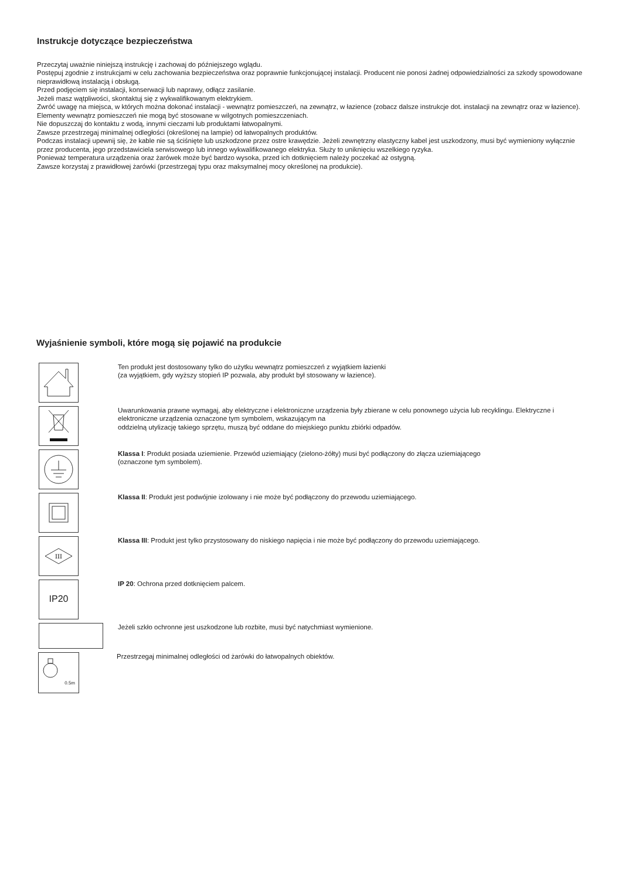Instrukcje dotyczące bezpieczeństwa
Przeczytaj uważnie niniejszą instrukcję i zachowaj do późniejszego wglądu.
Postępuj zgodnie z instrukcjami w celu zachowania bezpieczeństwa oraz poprawnie funkcjonującej instalacji. Producent nie ponosi żadnej odpowiedzialności za szkody spowodowane nieprawidłową instalacją i obsługą.
Przed podjęciem się instalacji, konserwacji lub naprawy, odłącz zasilanie.
Jeżeli masz wątpliwości, skontaktuj się z wykwalifikowanym elektrykiem.
Zwróć uwagę na miejsca, w których można dokonać instalacji - wewnątrz pomieszczeń, na zewnątrz, w łazience (zobacz dalsze instrukcje dot. instalacji na zewnątrz oraz w łazience). Elementy wewnątrz pomieszczeń nie mogą być stosowane w wilgotnych pomieszczeniach.
Nie dopuszczaj do kontaktu z wodą, innymi cieczami lub produktami łatwopalnymi.
Zawsze przestrzegaj minimalnej odległości (określonej na lampie) od łatwopalnych produktów.
Podczas instalacji upewnij się, że kable nie są ściśnięte lub uszkodzone przez ostre krawędzie. Jeżeli zewnętrzny elastyczny kabel jest uszkodzony, musi być wymieniony wyłącznie przez producenta, jego przedstawiciela serwisowego lub innego wykwalifikowanego elektryka. Służy to uniknięciu wszelkiego ryzyka.
Ponieważ temperatura urządzenia oraz żarówek może być bardzo wysoka, przed ich dotknięciem należy poczekać aż ostygną.
Zawsze korzystaj z prawidłowej żarówki (przestrzegaj typu oraz maksymalnej mocy określonej na produkcie).
Wyjaśnienie symboli, które mogą się pojawić na produkcie
Ten produkt jest dostosowany tylko do użytku wewnątrz pomieszczeń z wyjątkiem łazienki
(za wyjątkiem, gdy wyższy stopień IP pozwala, aby produkt był stosowany w łazience).
Uwarunkowania prawne wymagaj, aby elektryczne i elektroniczne urządzenia były zbierane w celu ponownego użycia lub recyklingu. Elektryczne i elektroniczne urządzenia oznaczone tym symbolem, wskazującym na
oddzielną utylizację takiego sprzętu, muszą być oddane do miejskiego punktu zbiórki odpadów.
Klassa I: Produkt posiada uziemienie. Przewód uziemiający (zielono-żółty) musi być podłączony do złącza uziemiającego
(oznaczone tym symbolem).
Klassa II: Produkt jest podwójnie izolowany i nie może być podłączony do przewodu uziemiającego.
III
Klassa III: Produkt jest tylko przystosowany do niskiego napięcia i nie może być podłączony do przewodu uziemiającego.
IP20
IP 20: Ochrona przed dotknięciem palcem.
Jeżeli szkło ochronne jest uszkodzone lub rozbite, musi być natychmiast wymienione.
0.5m
Przestrzegaj minimalnej odległości od żarówki do łatwopalnych obiektów.